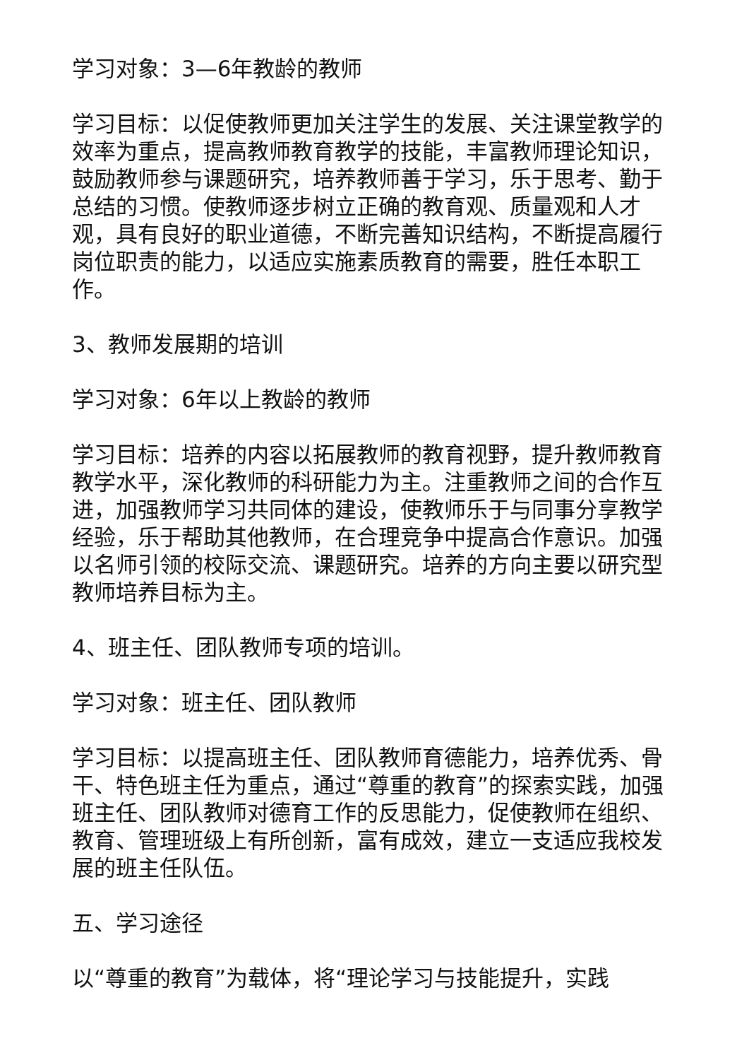学习对象：3—6年教龄的教师
学习目标：以促使教师更加关注学生的发展、关注课堂教学的效率为重点，提高教师教育教学的技能，丰富教师理论知识，鼓励教师参与课题研究，培养教师善于学习，乐于思考、勤于总结的习惯。使教师逐步树立正确的教育观、质量观和人才观，具有良好的职业道德，不断完善知识结构，不断提高履行岗位职责的能力，以适应实施素质教育的需要，胜任本职工作。
3、教师发展期的培训
学习对象：6年以上教龄的教师
学习目标：培养的内容以拓展教师的教育视野，提升教师教育教学水平，深化教师的科研能力为主。注重教师之间的合作互进，加强教师学习共同体的建设，使教师乐于与同事分享教学经验，乐于帮助其他教师，在合理竞争中提高合作意识。加强以名师引领的校际交流、课题研究。培养的方向主要以研究型教师培养目标为主。
4、班主任、团队教师专项的培训。
学习对象：班主任、团队教师
学习目标：以提高班主任、团队教师育德能力，培养优秀、骨干、特色班主任为重点，通过“尊重的教育”的探索实践，加强班主任、团队教师对德育工作的反思能力，促使教师在组织、教育、管理班级上有所创新，富有成效，建立一支适应我校发展的班主任队伍。
五、学习途径
以“尊重的教育”为载体，将“理论学习与技能提升，实践